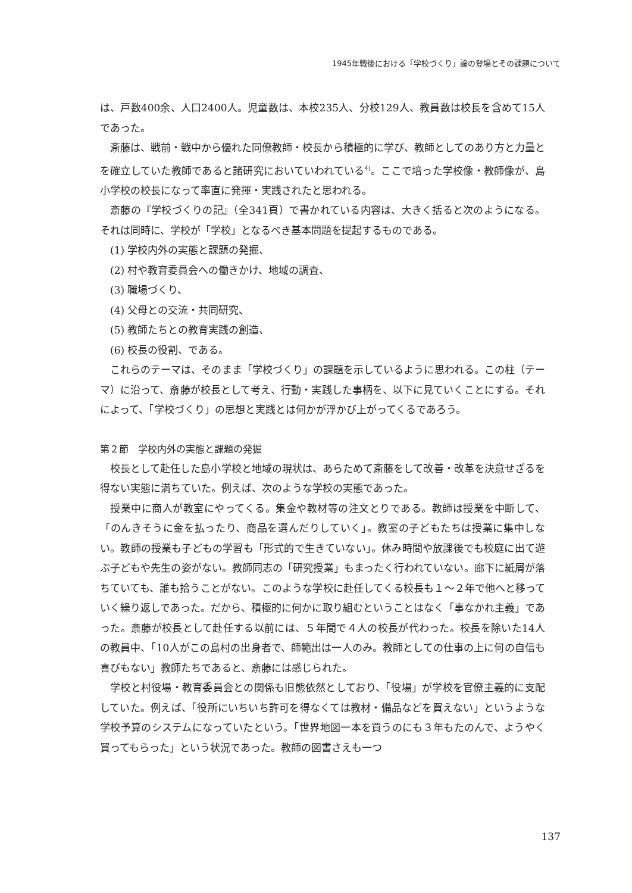1945年戦後における「学校づくり」論の登場とその課題について
は、戸数400余、人口2400人。児童数は、本校235人、分校129人、教員数は校長を含めて15人であった。
斎藤は、戦前・戦中から優れた同僚教師・校長から積極的に学び、教師としてのあり方と力量とを確立していた教師であると諸研究においていわれている<sup>4)</sup>。ここで培った学校像・教師像が、島小学校の校長になって率直に発揮・実践されたと思われる。
斎藤の『学校づくりの記』（全341頁）で書かれている内容は、大きく括ると次のようになる。それは同時に、学校が「学校」となるべき基本問題を提起するものである。
(1) 学校内外の実態と課題の発掘、
(2) 村や教育委員会への働きかけ、地域の調査、
(3) 職場づくり、
(4) 父母との交流・共同研究、
(5) 教師たちとの教育実践の創造、
(6) 校長の役割、である。
これらのテーマは、そのまま「学校づくり」の課題を示しているように思われる。この柱（テーマ）に沿って、斎藤が校長として考え、行動・実践した事柄を、以下に見ていくことにする。それによって、「学校づくり」の思想と実践とは何かが浮かび上がってくるであろう。
第２節　学校内外の実態と課題の発掘
校長として赴任した島小学校と地域の現状は、あらためて斎藤をして改善・改革を決意せざるを得ない実態に満ちていた。例えば、次のような学校の実態であった。
授業中に商人が教室にやってくる。集金や教材等の注文とりである。教師は授業を中断して、「のんきそうに金を払ったり、商品を選んだりしていく」。教室の子どもたちは授業に集中しない。教師の授業も子どもの学習も「形式的で生きていない」。休み時間や放課後でも校庭に出て遊ぶ子どもや先生の姿がない。教師同志の「研究授業」もまったく行われていない。廊下に紙屑が落ちていても、誰も拾うことがない。このような学校に赴任してくる校長も１～２年で他へと移っていく繰り返しであった。だから、積極的に何かに取り組むということはなく「事なかれ主義」であった。斎藤が校長として赴任する以前には、５年間で４人の校長が代わった。校長を除いた14人の教員中、「10人がこの島村の出身者で、師範出は一人のみ。教師としての仕事の上に何の自信も喜びもない」教師たちであると、斎藤には感じられた。
学校と村役場・教育委員会との関係も旧態依然としており、「役場」が学校を官僚主義的に支配していた。例えば、「役所にいちいち許可を得なくては教材・備品などを買えない」というような学校予算のシステムになっていたという。「世界地図一本を買うのにも３年もたのんで、ようやく買ってもらった」という状況であった。教師の図書さえも一つ
137